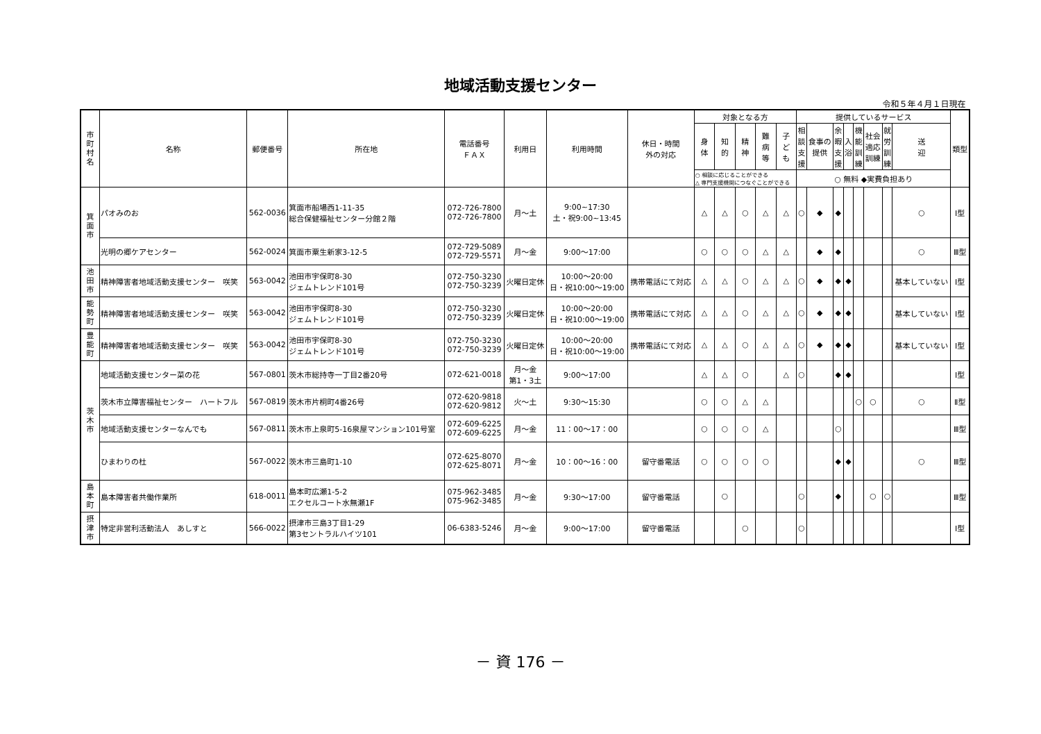地域活動支援センター
令和５年４月１日現在
| 市 町 村 名 | 名称 | 郵便番号 | 所在地 | 電話番号 ＦＡＸ | 利用日 | 利用時間 | 休日・時間 外の対応 | 対象となる方 | | | | | 提供しているサービス | | | | | | | | 類型 |
| --- | --- | --- | --- | --- | --- | --- | --- | --- | --- | --- | --- | --- | --- | --- | --- | --- | --- | --- | --- | --- | --- |
| | | | | | | | | 身 体 | 知 的 | 精 神 | 難 病 等 | 子 ど も | 相 談 支 援 | 食事の 提供 | 余 暇 支 援 | 入 浴 | 機 能 訓 練 | 社会 適応 訓練 | 就 労 訓 練 | 送 迎 | |
| | | | | | | | | ○ 相談に応じることができる △ 専門支援機関につなぐことができる | | | | | ○ 無料 ◆実費負担あり | | | | | | | | |
| 箕 面 市 | パオみのお | 562-0036 | 箕面市船場西1-11-35 総合保健福祉センター分館２階 | 072-726-7800 072-726-7800 | 月～土 | 9:00~17:30 土・祝9:00~13:45 | | △ | △ | ○ | △ | △ | ○ | ◆ | ◆ | | | | | ○ | Ⅰ型 |
| | 光明の郷ケアセンター | 562-0024 | 箕面市粟生新家3-12-5 | 072-729-5089 072-729-5571 | 月～金 | 9:00～17:00 | | ○ | ○ | ○ | △ | △ | | ◆ | ◆ | | | | | ○ | Ⅲ型 |
| 池 田 市 | 精神障害者地域活動支援センター 咲笑 | 563-0042 | 池田市宇保町8-30 ジェムトレンド101号 | 072-750-3230 072-750-3239 | 火曜日定休 | 10:00～20:00 日・祝10:00～19:00 | 携帯電話にて対応 | △ | △ | ○ | △ | △ | ○ | ◆ | ◆ | ◆ | | | | 基本していない | Ⅰ型 |
| 能 勢 町 | 精神障害者地域活動支援センター 咲笑 | 563-0042 | 池田市宇保町8-30 ジェムトレンド101号 | 072-750-3230 072-750-3239 | 火曜日定休 | 10:00～20:00 日・祝10:00～19:00 | 携帯電話にて対応 | △ | △ | ○ | △ | △ | ○ | ◆ | ◆ | ◆ | | | | 基本していない | Ⅰ型 |
| 豊 能 町 | 精神障害者地域活動支援センター 咲笑 | 563-0042 | 池田市宇保町8-30 ジェムトレンド101号 | 072-750-3230 072-750-3239 | 火曜日定休 | 10:00～20:00 日・祝10:00～19:00 | 携帯電話にて対応 | △ | △ | ○ | △ | △ | ○ | ◆ | ◆ | ◆ | | | | 基本していない | Ⅰ型 |
| 茨 木 市 | 地域活動支援センター菜の花 | 567-0801 | 茨木市総持寺一丁目2番20号 | 072-621-0018 | 月～金 第1・3土 | 9:00～17:00 | | △ | △ | ○ | | △ | ○ | | ◆ | ◆ | | | | | Ⅰ型 |
| | 茨木市立障害福祉センター ハートフル | 567-0819 | 茨木市片桐町4番26号 | 072-620-9818 072-620-9812 | 火～土 | 9:30～15:30 | | ○ | ○ | △ | △ | | | | | | ○ | ○ | | ○ | Ⅱ型 |
| | 地域活動支援センターなんでも | 567-0811 | 茨木市上泉町5-16泉屋マンション101号室 | 072-609-6225 072-609-6225 | 月～金 | 11：00～17：00 | | ○ | ○ | ○ | △ | | | | ○ | | | | | | Ⅲ型 |
| | ひまわりの杜 | 567-0022 | 茨木市三島町1-10 | 072-625-8070 072-625-8071 | 月～金 | 10：00～16：00 | 留守番電話 | ○ | ○ | ○ | ○ | | | | ◆ | ◆ | | | | ○ | Ⅲ型 |
| 島 本 町 | 島本障害者共働作業所 | 618-0011 | 島本町広瀬1-5-2 エクセルコート水無瀬1F | 075-962-3485 075-962-3485 | 月～金 | 9:30～17:00 | 留守番電話 | | ○ | | | | ○ | | ◆ | | | ○ | ○ | | Ⅲ型 |
| 摂 津 市 | 特定非営利活動法人 あしすと | 566-0022 | 摂津市三島3丁目1-29 第3セントラルハイツ101 | 06-6383-5246 | 月～金 | 9:00～17:00 | 留守番電話 | | | ○ | | | ○ | | | | | | | | Ⅰ型 |
－ 資 176 －